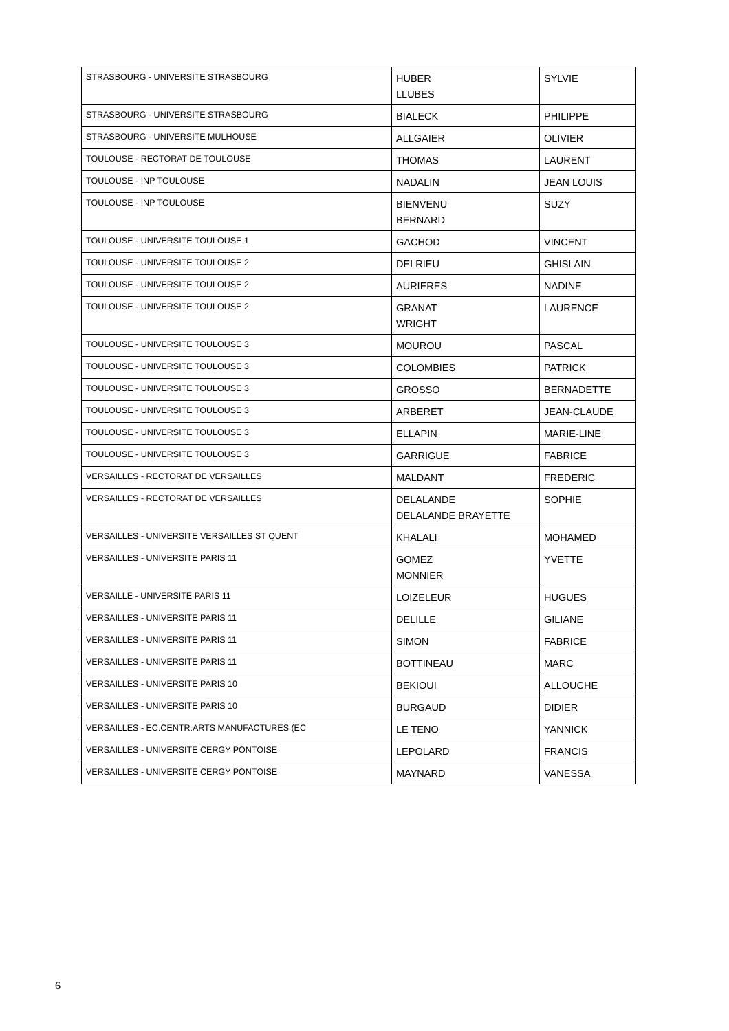| STRASBOURG - UNIVERSITE STRASBOURG | HUBER LLUBES | SYLVIE |
| STRASBOURG - UNIVERSITE STRASBOURG | BIALECK | PHILIPPE |
| STRASBOURG - UNIVERSITE MULHOUSE | ALLGAIER | OLIVIER |
| TOULOUSE - RECTORAT DE TOULOUSE | THOMAS | LAURENT |
| TOULOUSE - INP TOULOUSE | NADALIN | JEAN LOUIS |
| TOULOUSE - INP TOULOUSE | BIENVENU BERNARD | SUZY |
| TOULOUSE - UNIVERSITE TOULOUSE 1 | GACHOD | VINCENT |
| TOULOUSE - UNIVERSITE TOULOUSE 2 | DELRIEU | GHISLAIN |
| TOULOUSE - UNIVERSITE TOULOUSE 2 | AURIERES | NADINE |
| TOULOUSE - UNIVERSITE TOULOUSE 2 | GRANAT WRIGHT | LAURENCE |
| TOULOUSE - UNIVERSITE TOULOUSE 3 | MOUROU | PASCAL |
| TOULOUSE - UNIVERSITE TOULOUSE 3 | COLOMBIES | PATRICK |
| TOULOUSE - UNIVERSITE TOULOUSE 3 | GROSSO | BERNADETTE |
| TOULOUSE - UNIVERSITE TOULOUSE 3 | ARBERET | JEAN-CLAUDE |
| TOULOUSE - UNIVERSITE TOULOUSE 3 | ELLAPIN | MARIE-LINE |
| TOULOUSE - UNIVERSITE TOULOUSE 3 | GARRIGUE | FABRICE |
| VERSAILLES - RECTORAT DE VERSAILLES | MALDANT | FREDERIC |
| VERSAILLES - RECTORAT DE VERSAILLES | DELALANDE DELALANDE BRAYETTE | SOPHIE |
| VERSAILLES - UNIVERSITE VERSAILLES ST QUENT | KHALALI | MOHAMED |
| VERSAILLES - UNIVERSITE PARIS 11 | GOMEZ MONNIER | YVETTE |
| VERSAILLE - UNIVERSITE PARIS 11 | LOIZELEUR | HUGUES |
| VERSAILLES - UNIVERSITE PARIS 11 | DELILLE | GILIANE |
| VERSAILLES - UNIVERSITE PARIS 11 | SIMON | FABRICE |
| VERSAILLES - UNIVERSITE PARIS 11 | BOTTINEAU | MARC |
| VERSAILLES - UNIVERSITE PARIS 10 | BEKIOUI | ALLOUCHE |
| VERSAILLES - UNIVERSITE PARIS 10 | BURGAUD | DIDIER |
| VERSAILLES - EC.CENTR.ARTS MANUFACTURES (EC | LE TENO | YANNICK |
| VERSAILLES - UNIVERSITE CERGY PONTOISE | LEPOLARD | FRANCIS |
| VERSAILLES - UNIVERSITE CERGY PONTOISE | MAYNARD | VANESSA |
6